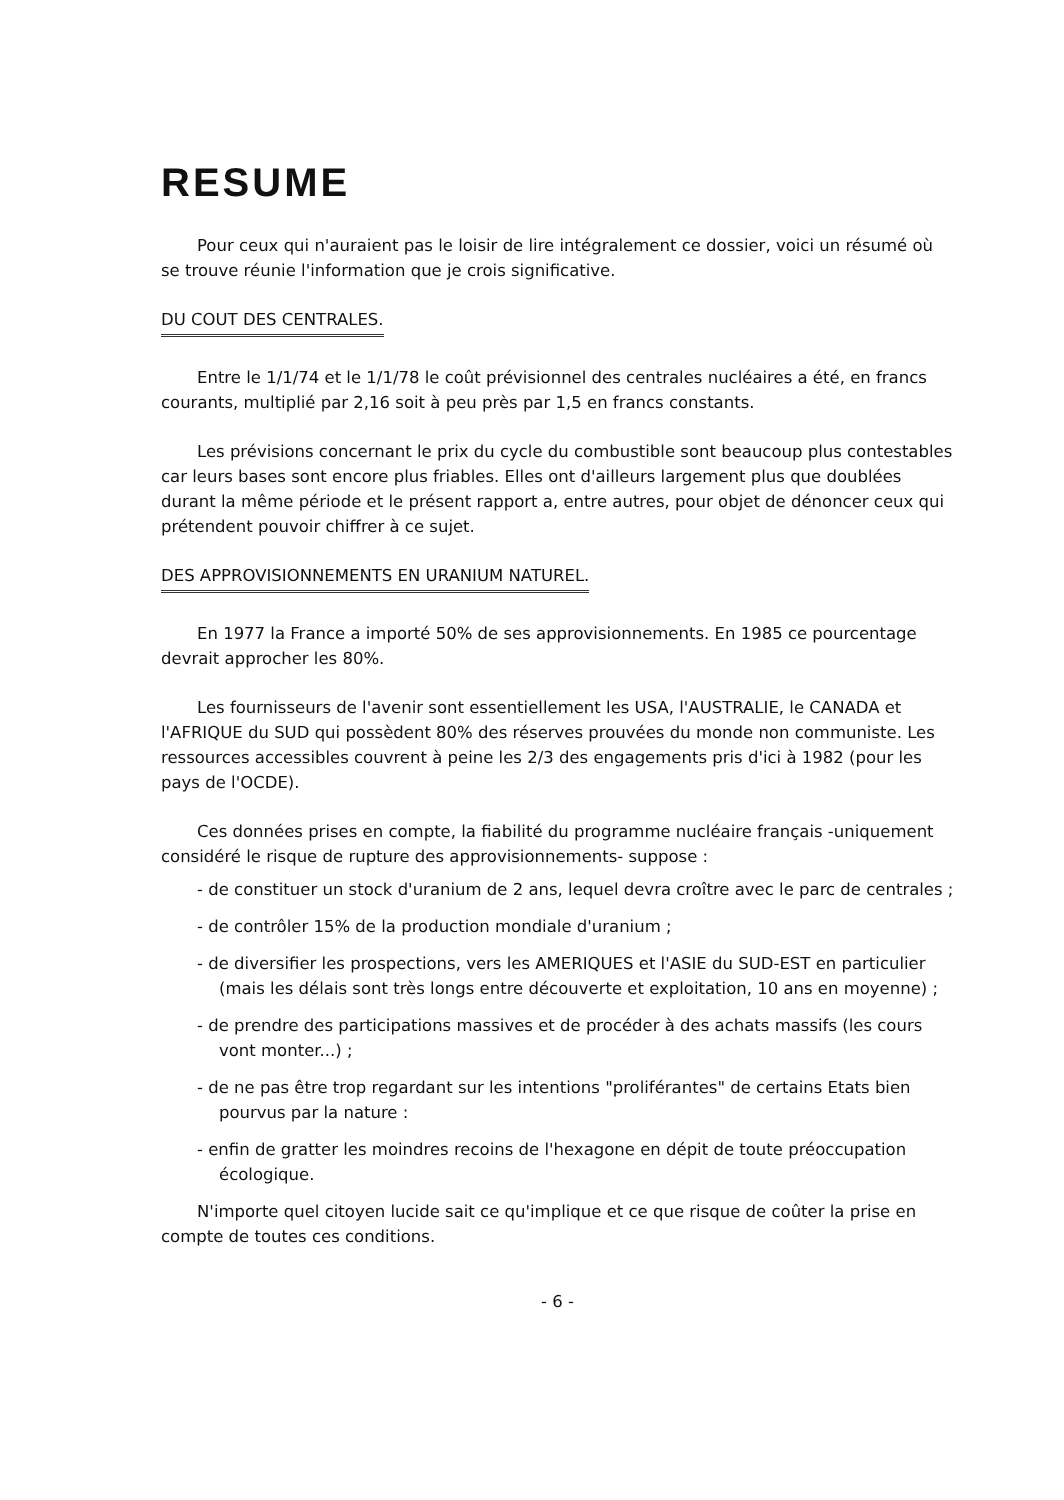RESUME
Pour ceux qui n'auraient pas le loisir de lire intégralement ce dossier, voici un résumé où se trouve réunie l'information que je crois significative.
DU COUT DES CENTRALES.
Entre le 1/1/74 et le 1/1/78 le coût prévisionnel des centrales nucléaires a été, en francs courants, multiplié par 2,16 soit à peu près par 1,5 en francs constants.
Les prévisions concernant le prix du cycle du combustible sont beaucoup plus contestables car leurs bases sont encore plus friables. Elles ont d'ailleurs largement plus que doublées durant la même période et le présent rapport a, entre autres, pour objet de dénoncer ceux qui prétendent pouvoir chiffrer à ce sujet.
DES APPROVISIONNEMENTS EN URANIUM NATUREL.
En 1977 la France a importé 50% de ses approvisionnements. En 1985 ce pourcentage devrait approcher les 80%.
Les fournisseurs de l'avenir sont essentiellement les USA, l'AUSTRALIE, le CANADA et l'AFRIQUE du SUD qui possèdent 80% des réserves prouvées du monde non communiste. Les ressources accessibles couvrent à peine les 2/3 des engagements pris d'ici à 1982 (pour les pays de l'OCDE).
Ces données prises en compte, la fiabilité du programme nucléaire français -uniquement considéré le risque de rupture des approvisionnements- suppose :
- de constituer un stock d'uranium de 2 ans, lequel devra croître avec le parc de centrales ;
- de contrôler 15% de la production mondiale d'uranium ;
- de diversifier les prospections, vers les AMERIQUES et l'ASIE du SUD-EST en particulier (mais les délais sont très longs entre découverte et exploitation, 10 ans en moyenne) ;
- de prendre des participations massives et de procéder à des achats massifs (les cours vont monter...) ;
- de ne pas être trop regardant sur les intentions "proliférantes" de certains Etats bien pourvus par la nature :
- enfin de gratter les moindres recoins de l'hexagone en dépit de toute préoccupation écologique.
N'importe quel citoyen lucide sait ce qu'implique et ce que risque de coûter la prise en compte de toutes ces conditions.
- 6 -